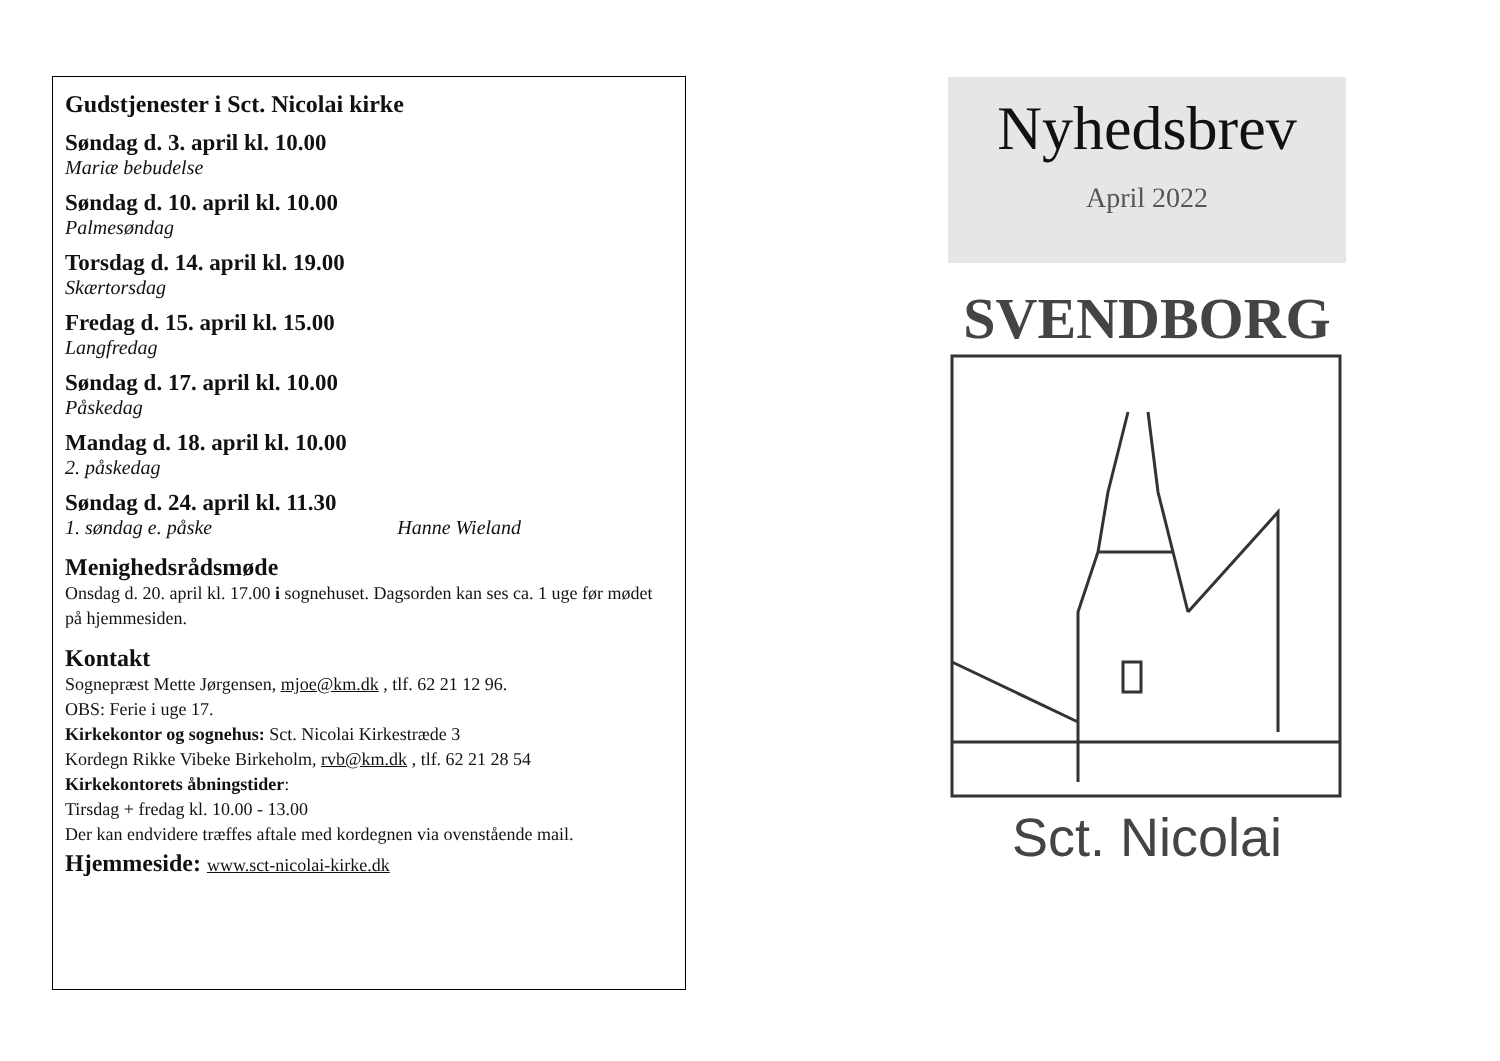Gudstjenester i Sct. Nicolai kirke
Søndag d. 3. april kl. 10.00
Mariæ bebudelse
Søndag d. 10. april kl. 10.00
Palmesøndag
Torsdag d. 14. april kl. 19.00
Skærtorsdag
Fredag d. 15. april kl. 15.00
Langfredag
Søndag d. 17. april kl. 10.00
Påskedag
Mandag d. 18. april kl. 10.00
2. påskedag
Søndag d. 24. april kl. 11.30
1. søndag e. påske Hanne Wieland
Menighedsrådsmøde
Onsdag d. 20. april kl. 17.00 i sognehuset. Dagsorden kan ses ca. 1 uge før mødet på hjemmesiden.
Kontakt
Sognepræst Mette Jørgensen, mjoe@km.dk , tlf. 62 21 12 96.
OBS: Ferie i uge 17.
Kirkekontor og sognehus: Sct. Nicolai Kirkestræde 3
Kordegn Rikke Vibeke Birkeholm, rvb@km.dk , tlf. 62 21 28 54
Kirkekontorets åbningstider:
Tirsdag + fredag kl. 10.00 - 13.00
Der kan endvidere træffes aftale med kordegnen via ovenstående mail.
Hjemmeside: www.sct-nicolai-kirke.dk
Nyhedsbrev
April 2022
SVENDBORG
Sct. Nicolai